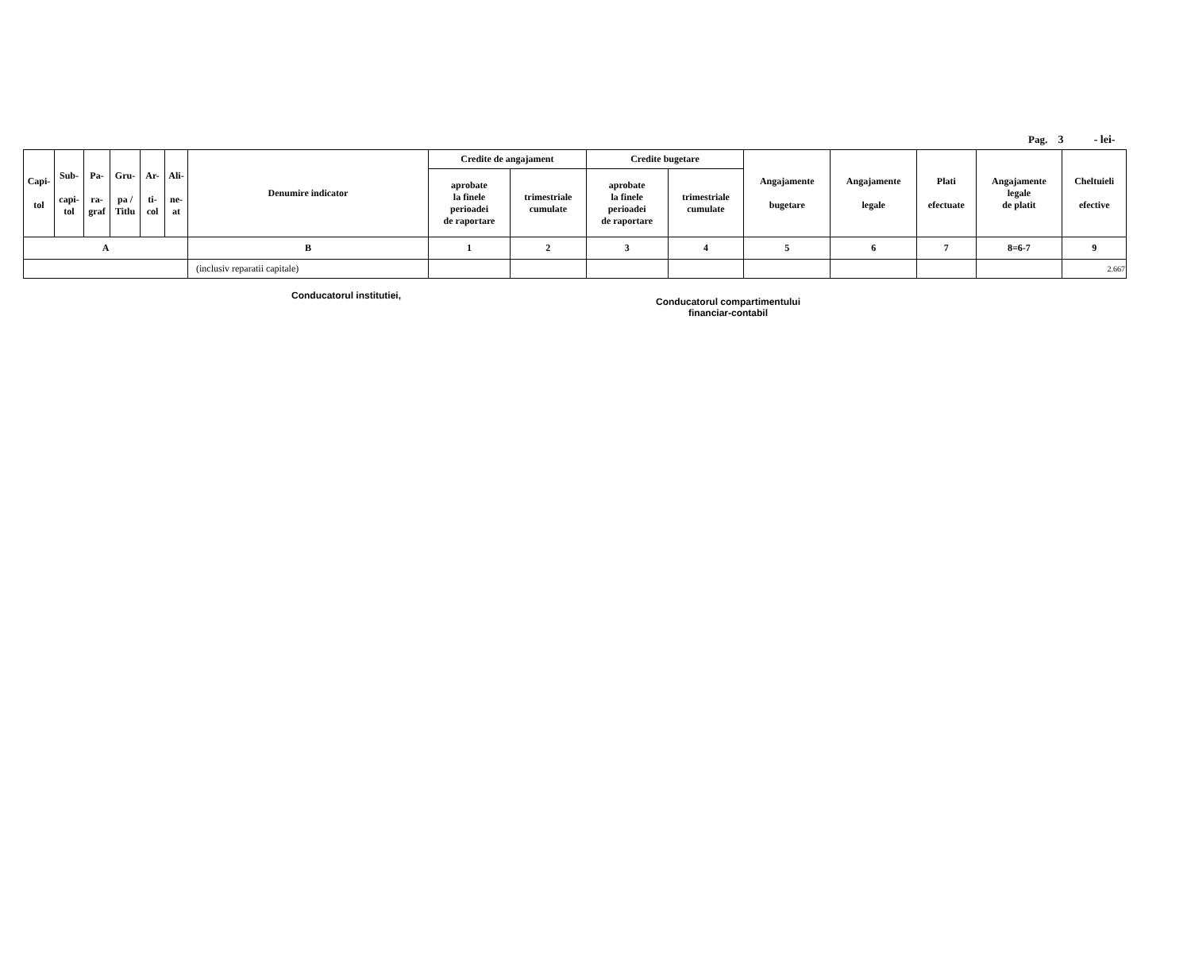Pag. 3 - lei-
| Capi- tol | Sub- capi- tol | Pa- ra- graf | Gru- pa / Titlu | Ar- ti- col | Ali- ne- at | Denumire indicator | Credite de angajament | | Credite bugetare | | Angajamente bugetare | Angajamente legale | Plati efectuate | Angajamente legale de platit | Cheltuieli efective |
| --- | --- | --- | --- | --- | --- | --- | --- | --- | --- | --- | --- | --- | --- | --- | --- |
| | | | | | | | aprobate la finele perioadei de raportare | trimestriale cumulate | aprobate la finele perioadei de raportare | trimestriale cumulate | | | | | |
| A | | | | | | B | 1 | 2 | 3 | 4 | 5 | 6 | 7 | 8=6-7 | 9 |
| | | | | | | (inclusiv reparatii capitale) | | | | | | | | | 2.667 |
Conducatorul institutiei,
Conducatorul compartimentului
financiar-contabil